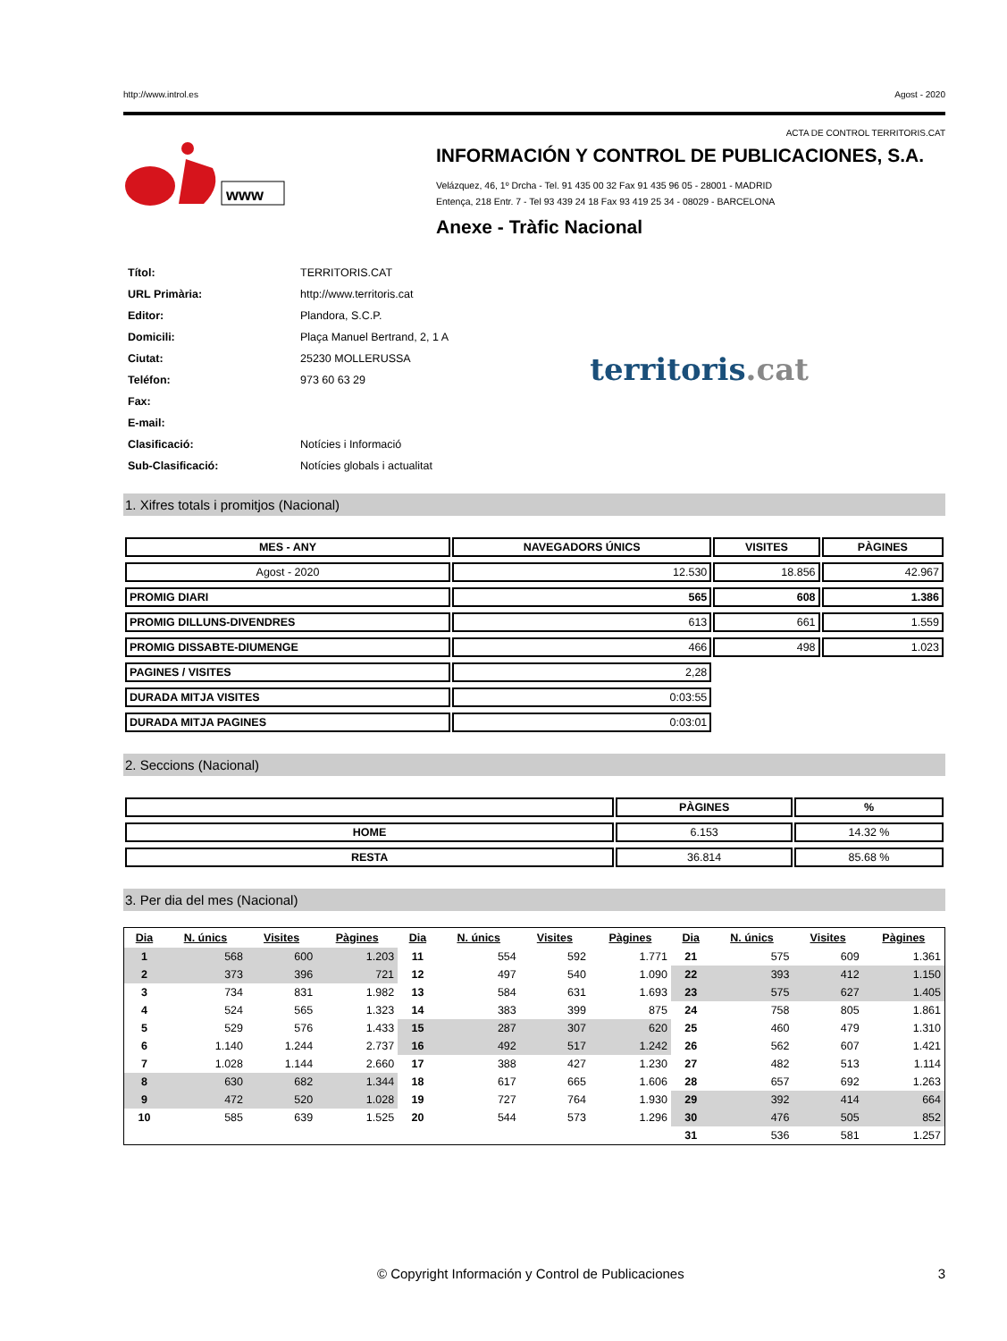http://www.introl.es Agost - 2020
ACTA DE CONTROL TERRITORIS.CAT
www
INFORMACIÓN Y CONTROL DE PUBLICACIONES, S.A.
Velázquez, 46, 1º Drcha - Tel. 91 435 00 32 Fax 91 435 96 05 - 28001 - MADRID
Entença, 218 Entr. 7 - Tel 93 439 24 18 Fax 93 419 25 34 - 08029 - BARCELONA
Anexe - Tràfic Nacional
| Títol: | TERRITORIS.CAT |
| URL Primària: | http://www.territoris.cat |
| Editor: | Plandora, S.C.P. |
| Domicili: | Plaça Manuel Bertrand, 2, 1 A |
| Ciutat: | 25230 MOLLERUSSA |
| Teléfon: | 973 60 63 29 |
| Fax: | |
| E-mail: | |
| Clasificació: | Notícies i Informació |
| Sub-Clasificació: | Notícies globals i actualitat |
territoris.cat
1. Xifres totals i promitjos (Nacional)
| MES - ANY | NAVEGADORS ÚNICS | VISITES | PÀGINES |
| --- | --- | --- | --- |
| Agost - 2020 | 12.530 | 18.856 | 42.967 |
| PROMIG DIARI | 565 | 608 | 1.386 |
| PROMIG DILLUNS-DIVENDRES | 613 | 661 | 1.559 |
| PROMIG DISSABTE-DIUMENGE | 466 | 498 | 1.023 |
| PAGINES / VISITES | 2,28 | | |
| DURADA MITJA VISITES | 0:03:55 | | |
| DURADA MITJA PAGINES | 0:03:01 | | |
2. Seccions (Nacional)
| | PÀGINES | % |
| --- | --- | --- |
| HOME | 6.153 | 14.32 % |
| RESTA | 36.814 | 85.68 % |
3. Per dia del mes (Nacional)
| Dia | N. únics | Visites | Pàgines | Dia | N. únics | Visites | Pàgines | Dia | N. únics | Visites | Pàgines |
| --- | --- | --- | --- | --- | --- | --- | --- | --- | --- | --- | --- |
| 1 | 568 | 600 | 1.203 | 11 | 554 | 592 | 1.771 | 21 | 575 | 609 | 1.361 |
| 2 | 373 | 396 | 721 | 12 | 497 | 540 | 1.090 | 22 | 393 | 412 | 1.150 |
| 3 | 734 | 831 | 1.982 | 13 | 584 | 631 | 1.693 | 23 | 575 | 627 | 1.405 |
| 4 | 524 | 565 | 1.323 | 14 | 383 | 399 | 875 | 24 | 758 | 805 | 1.861 |
| 5 | 529 | 576 | 1.433 | 15 | 287 | 307 | 620 | 25 | 460 | 479 | 1.310 |
| 6 | 1.140 | 1.244 | 2.737 | 16 | 492 | 517 | 1.242 | 26 | 562 | 607 | 1.421 |
| 7 | 1.028 | 1.144 | 2.660 | 17 | 388 | 427 | 1.230 | 27 | 482 | 513 | 1.114 |
| 8 | 630 | 682 | 1.344 | 18 | 617 | 665 | 1.606 | 28 | 657 | 692 | 1.263 |
| 9 | 472 | 520 | 1.028 | 19 | 727 | 764 | 1.930 | 29 | 392 | 414 | 664 |
| 10 | 585 | 639 | 1.525 | 20 | 544 | 573 | 1.296 | 30 | 476 | 505 | 852 |
| | | | | | | | | 31 | 536 | 581 | 1.257 |
© Copyright Información y Control de Publicaciones 3